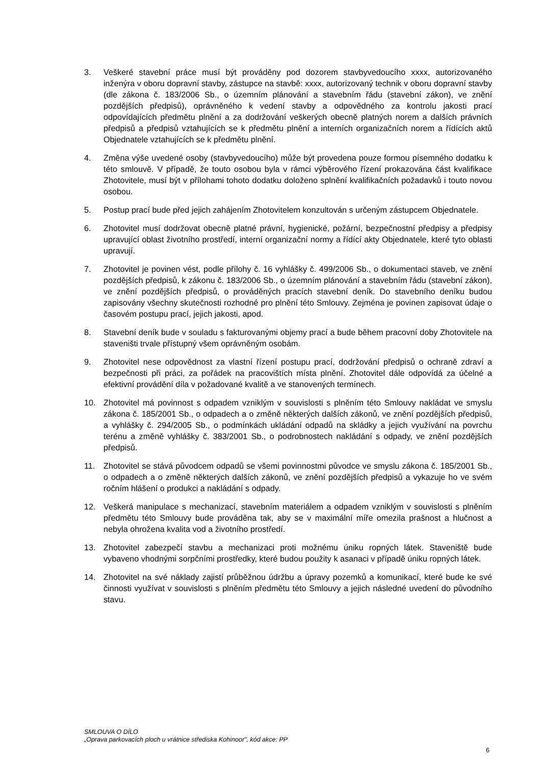3. Veškeré stavební práce musí být prováděny pod dozorem stavbyvedoucího xxxx, autorizovaného inženýra v oboru dopravní stavby, zástupce na stavbě: xxxx, autorizovaný technik v oboru dopravní stavby (dle zákona č. 183/2006 Sb., o územním plánování a stavebním řádu (stavební zákon), ve znění pozdějších předpisů), oprávněného k vedení stavby a odpovědného za kontrolu jakosti prací odpovídajících předmětu plnění a za dodržování veškerých obecně platných norem a dalších právních předpisů a předpisů vztahujících se k předmětu plnění a interních organizačních norem a řídících aktů Objednatele vztahujících se k předmětu plnění.
4. Změna výše uvedené osoby (stavbyvedoucího) může být provedena pouze formou písemného dodatku k této smlouvě. V případě, že touto osobou byla v rámci výběrového řízení prokazována část kvalifikace Zhotovitele, musí být v přílohami tohoto dodatku doloženo splnění kvalifikačních požadavků i touto novou osobou.
5. Postup prací bude před jejich zahájením Zhotovitelem konzultován s určeným zástupcem Objednatele.
6. Zhotovitel musí dodržovat obecně platné právní, hygienické, požární, bezpečnostní předpisy a předpisy upravující oblast životního prostředí, interní organizační normy a řídící akty Objednatele, které tyto oblasti upravují.
7. Zhotovitel je povinen vést, podle přílohy č. 16 vyhlášky č. 499/2006 Sb., o dokumentaci staveb, ve znění pozdějších předpisů, k zákonu č. 183/2006 Sb., o územním plánování a stavebním řádu (stavební zákon), ve znění pozdějších předpisů, o prováděných pracích stavební deník. Do stavebního deníku budou zapisovány všechny skutečnosti rozhodné pro plnění této Smlouvy. Zejména je povinen zapisovat údaje o časovém postupu prací, jejich jakosti, apod.
8. Stavební deník bude v souladu s fakturovanými objemy prací a bude během pracovní doby Zhotovitele na staveništi trvale přístupný všem oprávněným osobám.
9. Zhotovitel nese odpovědnost za vlastní řízení postupu prací, dodržování předpisů o ochraně zdraví a bezpečnosti při práci, za pořádek na pracovištích místa plnění. Zhotovitel dále odpovídá za účelné a efektivní provádění díla v požadované kvalitě a ve stanovených termínech.
10. Zhotovitel má povinnost s odpadem vzniklým v souvislosti s plněním této Smlouvy nakládat ve smyslu zákona č. 185/2001 Sb., o odpadech a o změně některých dalších zákonů, ve znění pozdějších předpisů, a vyhlášky č. 294/2005 Sb., o podmínkách ukládání odpadů na skládky a jejich využívání na povrchu terénu a změně vyhlášky č. 383/2001 Sb., o podrobnostech nakládání s odpady, ve znění pozdějších předpisů.
11. Zhotovitel se stává původcem odpadů se všemi povinnostmi původce ve smyslu zákona č. 185/2001 Sb., o odpadech a o změně některých dalších zákonů, ve znění pozdějších předpisů a vykazuje ho ve svém ročním hlášení o produkci a nakládání s odpady.
12. Veškerá manipulace s mechanizací, stavebním materiálem a odpadem vzniklým v souvislosti s plněním předmětu této Smlouvy bude prováděna tak, aby se v maximální míře omezila prašnost a hlučnost a nebyla ohrožena kvalita vod a životního prostředí.
13. Zhotovitel zabezpečí stavbu a mechanizaci proti možnému úniku ropných látek. Staveniště bude vybaveno vhodnými sorpčními prostředky, které budou použity k asanaci v případě úniku ropných látek.
14. Zhotovitel na své náklady zajistí průběžnou údržbu a úpravy pozemků a komunikací, které bude ke své činnosti využívat v souvislosti s plněním předmětu této Smlouvy a jejich následné uvedení do původního stavu.
SMLOUVA O DÍLO
„Oprava parkovacích ploch u vrátnice střediska Kohinoor", kód akce: PP
6